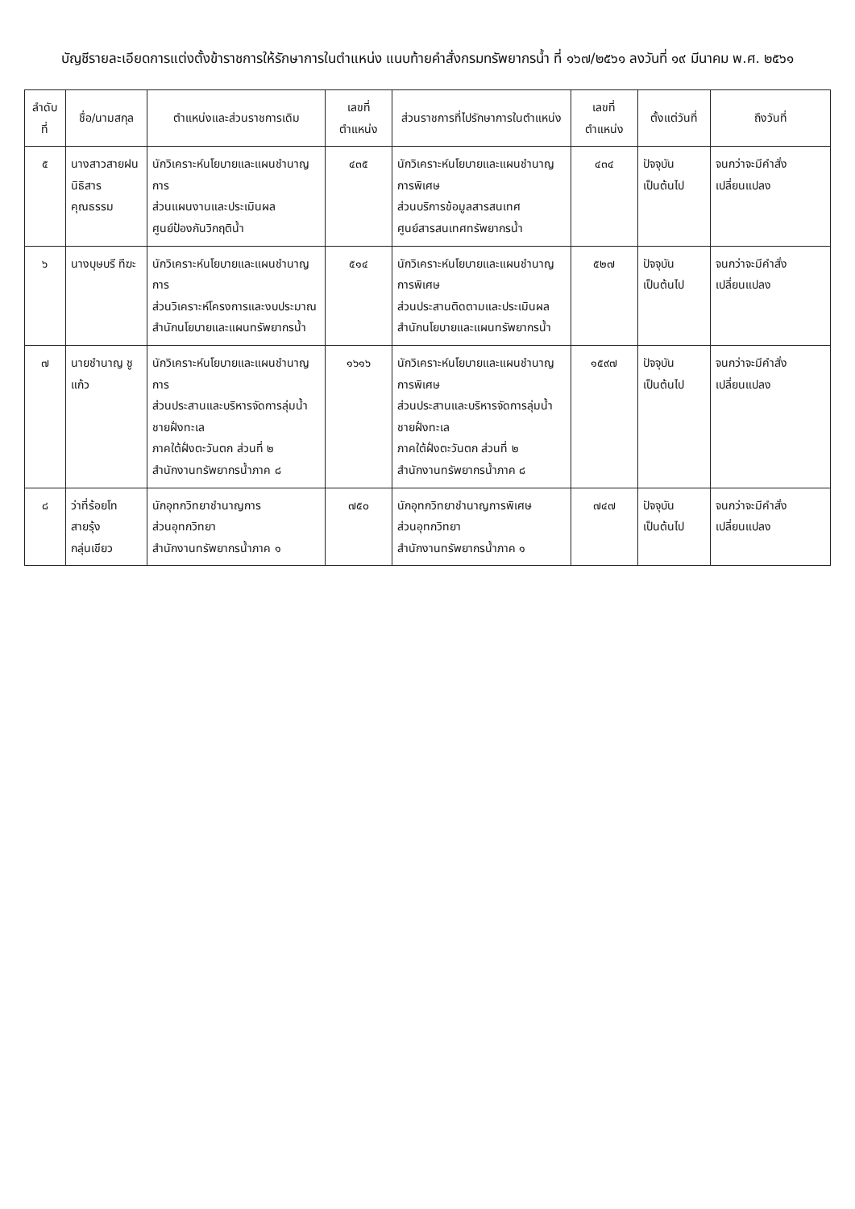บัญชีรายละเอียดการแต่งตั้งข้าราชการให้รักษาการในตำแหน่ง แนบท้ายคำสั่งกรมทรัพยากรน้ำ ที่ ๑๖๗/๒๕๖๑ ลงวันที่ ๑๙ มีนาคม พ.ศ. ๒๕๖๑
| ลำดับที่ | ชื่อ/นามสกุล | ตำแหน่งและส่วนราชการเดิม | เลขที่ตำแหน่ง | ส่วนราชการที่ไปรักษาการในตำแหน่ง | เลขที่ตำแหน่ง | ตั้งแต่วันที่ | ถึงวันที่ |
| --- | --- | --- | --- | --- | --- | --- | --- |
| ๕ | นางสาวสายฝน นิธิสารคุณธรรม | นักวิเคราะห์นโยบายและแผนชำนาญการ ส่วนแผนงานและประเมินผล ศูนย์ป้องกันวิกฤติน้ำ | ๔๓๕ | นักวิเคราะห์นโยบายและแผนชำนาญการพิเศษ ส่วนบริการข้อมูลสารสนเทศ ศูนย์สารสนเทศทรัพยากรน้ำ | ๔๓๔ | ปัจจุบันเป็นต้นไป | จนกว่าจะมีคำสั่งเปลี่ยนแปลง |
| ๖ | นางบุษบรี ทีฆะ | นักวิเคราะห์นโยบายและแผนชำนาญการ ส่วนวิเคราะห์โครงการและงบประมาณ สำนักนโยบายและแผนทรัพยากรน้ำ | ๕๑๔ | นักวิเคราะห์นโยบายและแผนชำนาญการพิเศษ ส่วนประสานติดตามและประเมินผล สำนักนโยบายและแผนทรัพยากรน้ำ | ๕๒๗ | ปัจจุบันเป็นต้นไป | จนกว่าจะมีคำสั่งเปลี่ยนแปลง |
| ๗ | นายชำนาญ ชูแก้ว | นักวิเคราะห์นโยบายและแผนชำนาญการ ส่วนประสานและบริหารจัดการลุ่มน้ำชายฝั่งทะเล ภาคใต้ฝั่งตะวันตก ส่วนที่ ๒ สำนักงานทรัพยากรน้ำภาค ๘ | ๑๖๑๖ | นักวิเคราะห์นโยบายและแผนชำนาญการพิเศษ ส่วนประสานและบริหารจัดการลุ่มน้ำชายฝั่งทะเล ภาคใต้ฝั่งตะวันตก ส่วนที่ ๒ สำนักงานทรัพยากรน้ำภาค ๘ | ๑๕๙๗ | ปัจจุบันเป็นต้นไป | จนกว่าจะมีคำสั่งเปลี่ยนแปลง |
| ๘ | ว่าที่ร้อยโทสายรุ้ง กลุ่นเขียว | นักอุทกวิทยาชำนาญการ ส่วนอุทกวิทยา สำนักงานทรัพยากรน้ำภาค ๑ | ๗๕๐ | นักอุทกวิทยาชำนาญการพิเศษ ส่วนอุทกวิทยา สำนักงานทรัพยากรน้ำภาค ๑ | ๗๔๗ | ปัจจุบันเป็นต้นไป | จนกว่าจะมีคำสั่งเปลี่ยนแปลง |